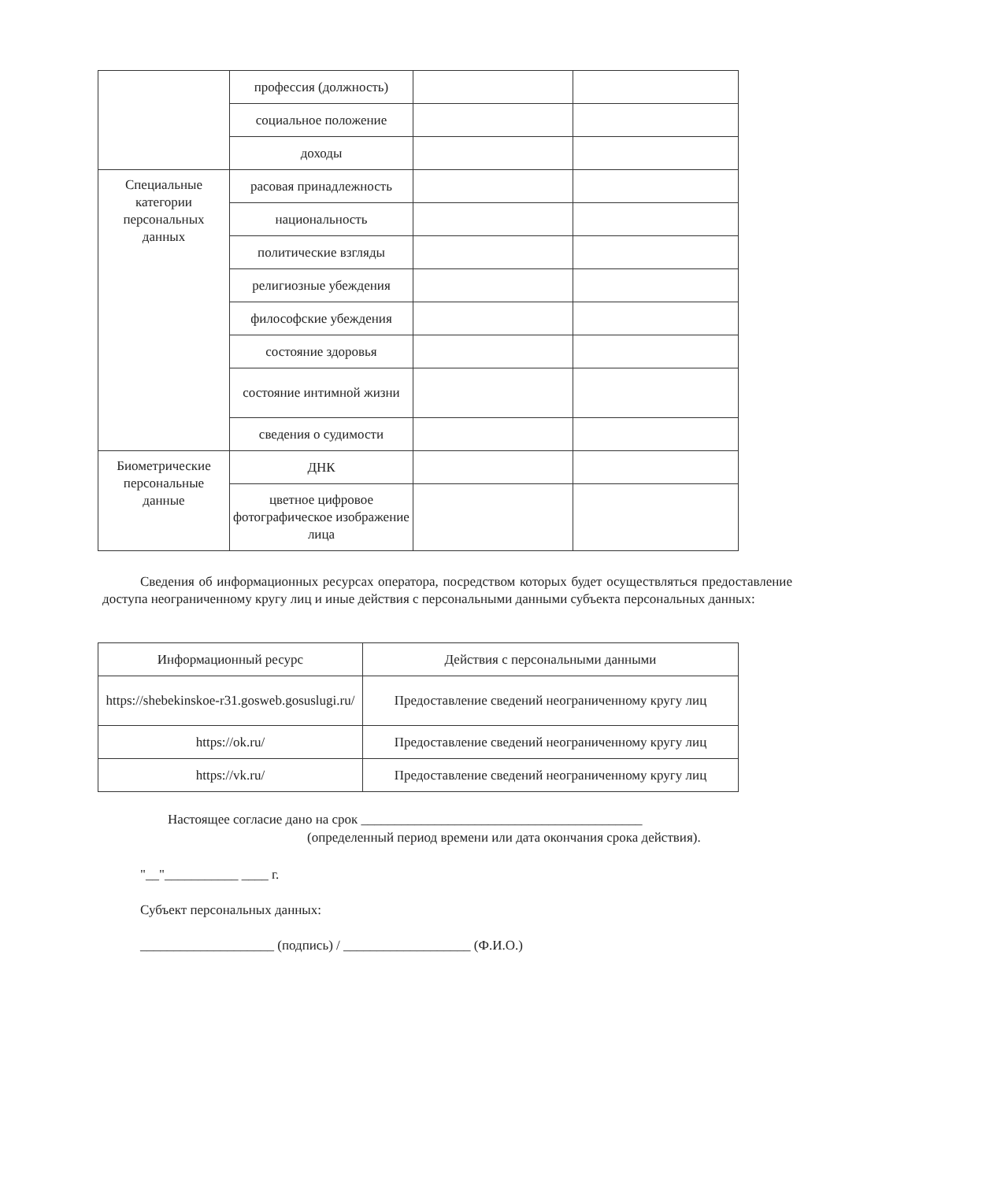| | профессия (должность) | | |
| | социальное положение | | |
| | доходы | | |
| Специальные категории персональных данных | расовая принадлежность | | |
| | национальность | | |
| | политические взгляды | | |
| | религиозные убеждения | | |
| | философские убеждения | | |
| | состояние здоровья | | |
| | состояние интимной жизни | | |
| | сведения о судимости | | |
| Биометрические персональные данные | ДНК | | |
| | цветное цифровое фотографическое изображение лица | | |
Сведения об информационных ресурсах оператора, посредством которых будет осуществляться предоставление доступа неограниченному кругу лиц и иные действия с персональными данными субъекта персональных данных:
| Информационный ресурс | Действия с персональными данными |
| https://shebekinskoe-r31.gosweb.gosuslugi.ru/ | Предоставление сведений неограниченному кругу лиц |
| https://ok.ru/ | Предоставление сведений неограниченному кругу лиц |
| https://vk.ru/ | Предоставление сведений неограниченному кругу лиц |
Настоящее согласие дано на срок __________________________________________
(определенный период времени или дата окончания срока действия).
"__"___________ ____ г.
Субъект персональных данных:
____________________ (подпись) / ___________________ (Ф.И.О.)